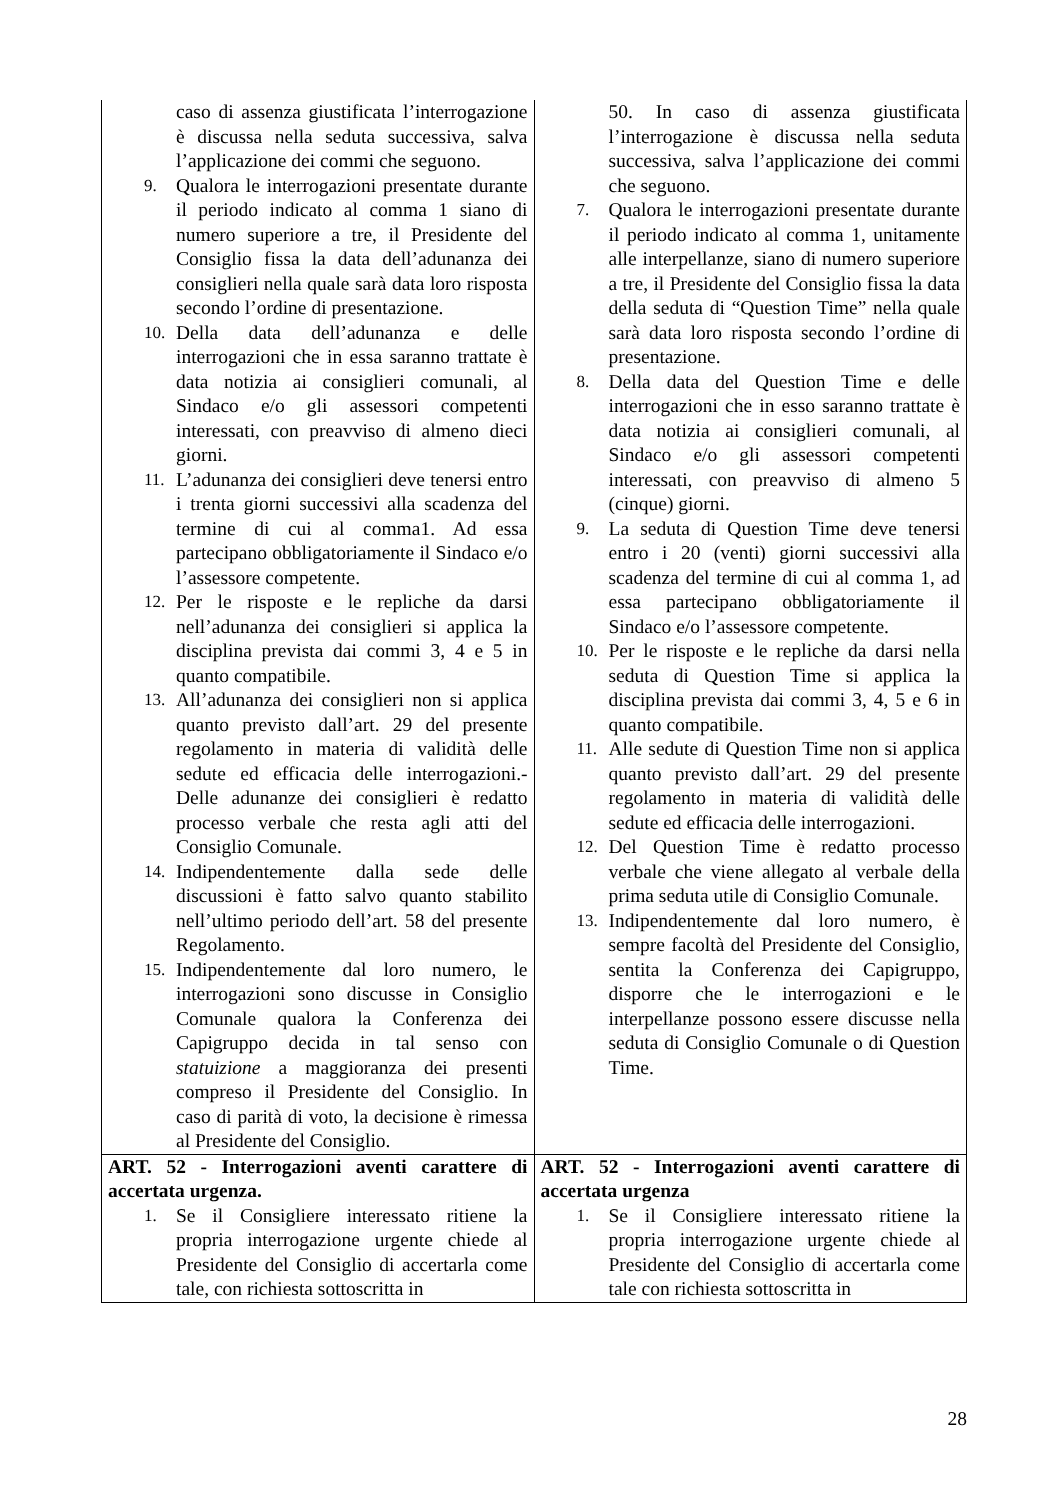| caso di assenza giustificata l’interrogazione è discussa nella seduta successiva, salva l’applicazione dei commi che seguono. 9. Qualora le interrogazioni presentate durante il periodo indicato al comma 1 siano di numero superiore a tre, il Presidente del Consiglio fissa la data dell’adunanza dei consiglieri nella quale sarà data loro risposta secondo l’ordine di presentazione. 10. Della data dell’adunanza e delle interrogazioni che in essa saranno trattate è data notizia ai consiglieri comunali, al Sindaco e/o gli assessori competenti interessati, con preavviso di almeno dieci giorni. 11. L’adunanza dei consiglieri deve tenersi entro i trenta giorni successivi alla scadenza del termine di cui al comma1. Ad essa partecipano obbligatoriamente il Sindaco e/o l’assessore competente. 12. Per le risposte e le repliche da darsi nell’adunanza dei consiglieri si applica la disciplina prevista dai commi 3, 4 e 5 in quanto compatibile. 13. All’adunanza dei consiglieri non si applica quanto previsto dall’art. 29 del presente regolamento in materia di validità delle sedute ed efficacia delle interrogazioni.- Delle adunanze dei consiglieri è redatto processo verbale che resta agli atti del Consiglio Comunale. 14. Indipendentemente dalla sede delle discussioni è fatto salvo quanto stabilito nell’ultimo periodo dell’art. 58 del presente Regolamento. 15. Indipendentemente dal loro numero, le interrogazioni sono discusse in Consiglio Comunale qualora la Conferenza dei Capigruppo decida in tal senso con statuizione a maggioranza dei presenti compreso il Presidente del Consiglio. In caso di parità di voto, la decisione è rimessa al Presidente del Consiglio. | 50. In caso di assenza giustificata l’interrogazione è discussa nella seduta successiva, salva l’applicazione dei commi che seguono. 7. Qualora le interrogazioni presentate durante il periodo indicato al comma 1, unitamente alle interpellanze, siano di numero superiore a tre, il Presidente del Consiglio fissa la data della seduta di “Question Time” nella quale sarà data loro risposta secondo l’ordine di presentazione. 8. Della data del Question Time e delle interrogazioni che in esso saranno trattate è data notizia ai consiglieri comunali, al Sindaco e/o gli assessori competenti interessati, con preavviso di almeno 5 (cinque) giorni. 9. La seduta di Question Time deve tenersi entro i 20 (venti) giorni successivi alla scadenza del termine di cui al comma 1, ad essa partecipano obbligatoriamente il Sindaco e/o l’assessore competente. 10. Per le risposte e le repliche da darsi nella seduta di Question Time si applica la disciplina prevista dai commi 3, 4, 5 e 6 in quanto compatibile. 11. Alle sedute di Question Time non si applica quanto previsto dall’art. 29 del presente regolamento in materia di validità delle sedute ed efficacia delle interrogazioni. 12. Del Question Time è redatto processo verbale che viene allegato al verbale della prima seduta utile di Consiglio Comunale. 13. Indipendentemente dal loro numero, è sempre facoltà del Presidente del Consiglio, sentita la Conferenza dei Capigruppo, disporre che le interrogazioni e le interpellanze possono essere discusse nella seduta di Consiglio Comunale o di Question Time. |
| ART. 52 - Interrogazioni aventi carattere di accertata urgenza. 1. Se il Consigliere interessato ritiene la propria interrogazione urgente chiede al Presidente del Consiglio di accertarla come tale, con richiesta sottoscritta in | ART. 52 - Interrogazioni aventi carattere di accertata urgenza 1. Se il Consigliere interessato ritiene la propria interrogazione urgente chiede al Presidente del Consiglio di accertarla come tale con richiesta sottoscritta in |
28